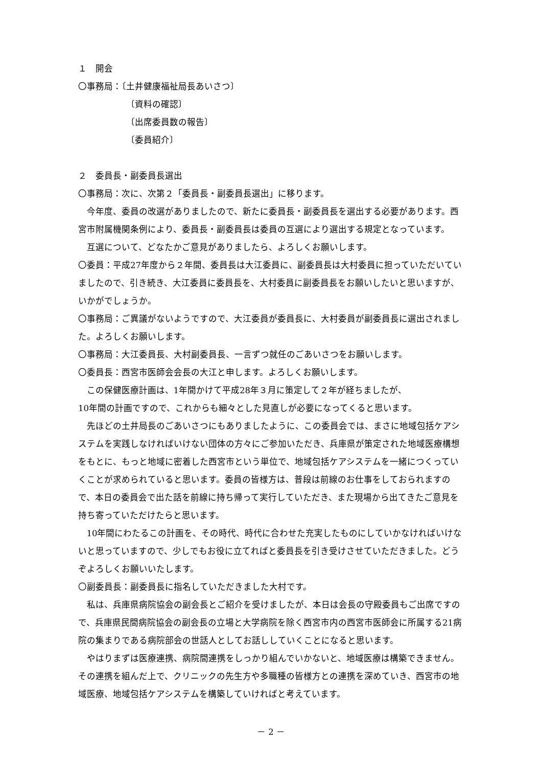１　開会
〇事務局：〔土井健康福祉局長あいさつ〕
〔資料の確認〕
〔出席委員数の報告〕
〔委員紹介〕
２　委員長・副委員長選出
〇事務局：次に、次第２「委員長・副委員長選出」に移ります。
今年度、委員の改選がありましたので、新たに委員長・副委員長を選出する必要があります。西宮市附属機関条例により、委員長・副委員長は委員の互選により選出する規定となっています。
互選について、どなたかご意見がありましたら、よろしくお願いします。
〇委員：平成27年度から２年間、委員長は大江委員に、副委員長は大村委員に担っていただいていましたので、引き続き、大江委員に委員長を、大村委員に副委員長をお願いしたいと思いますが、いかがでしょうか。
〇事務局：ご異議がないようですので、大江委員が委員長に、大村委員が副委員長に選出されました。よろしくお願いします。
〇事務局：大江委員長、大村副委員長、一言ずつ就任のごあいさつをお願いします。
〇委員長：西宮市医師会会長の大江と申します。よろしくお願いします。
この保健医療計画は、1年間かけて平成28年３月に策定して２年が経ちましたが、
10年間の計画ですので、これからも細々とした見直しが必要になってくると思います。
先ほどの土井局長のごあいさつにもありましたように、この委員会では、まさに地域包括ケアシステムを実践しなければいけない団体の方々にご参加いただき、兵庫県が策定された地域医療構想をもとに、もっと地域に密着した西宮市という単位で、地域包括ケアシステムを一緒につくっていくことが求められていると思います。委員の皆様方は、普段は前線のお仕事をしておられますので、本日の委員会で出た話を前線に持ち帰って実行していただき、また現場から出てきたご意見を持ち寄っていただけたらと思います。
10年間にわたるこの計画を、その時代、時代に合わせた充実したものにしていかなければいけないと思っていますので、少しでもお役に立てればと委員長を引き受けさせていただきました。どうぞよろしくお願いいたします。
〇副委員長：副委員長に指名していただきました大村です。
私は、兵庫県病院協会の副会長とご紹介を受けましたが、本日は会長の守殿委員もご出席ですので、兵庫県民間病院協会の副会長の立場と大学病院を除く西宮市内の西宮市医師会に所属する21病院の集まりである病院部会の世話人としてお話ししていくことになると思います。
やはりまずは医療連携、病院間連携をしっかり組んでいかないと、地域医療は構築できません。その連携を組んだ上で、クリニックの先生方や多職種の皆様方との連携を深めていき、西宮市の地域医療、地域包括ケアシステムを構築していければと考えています。
－ 2 －